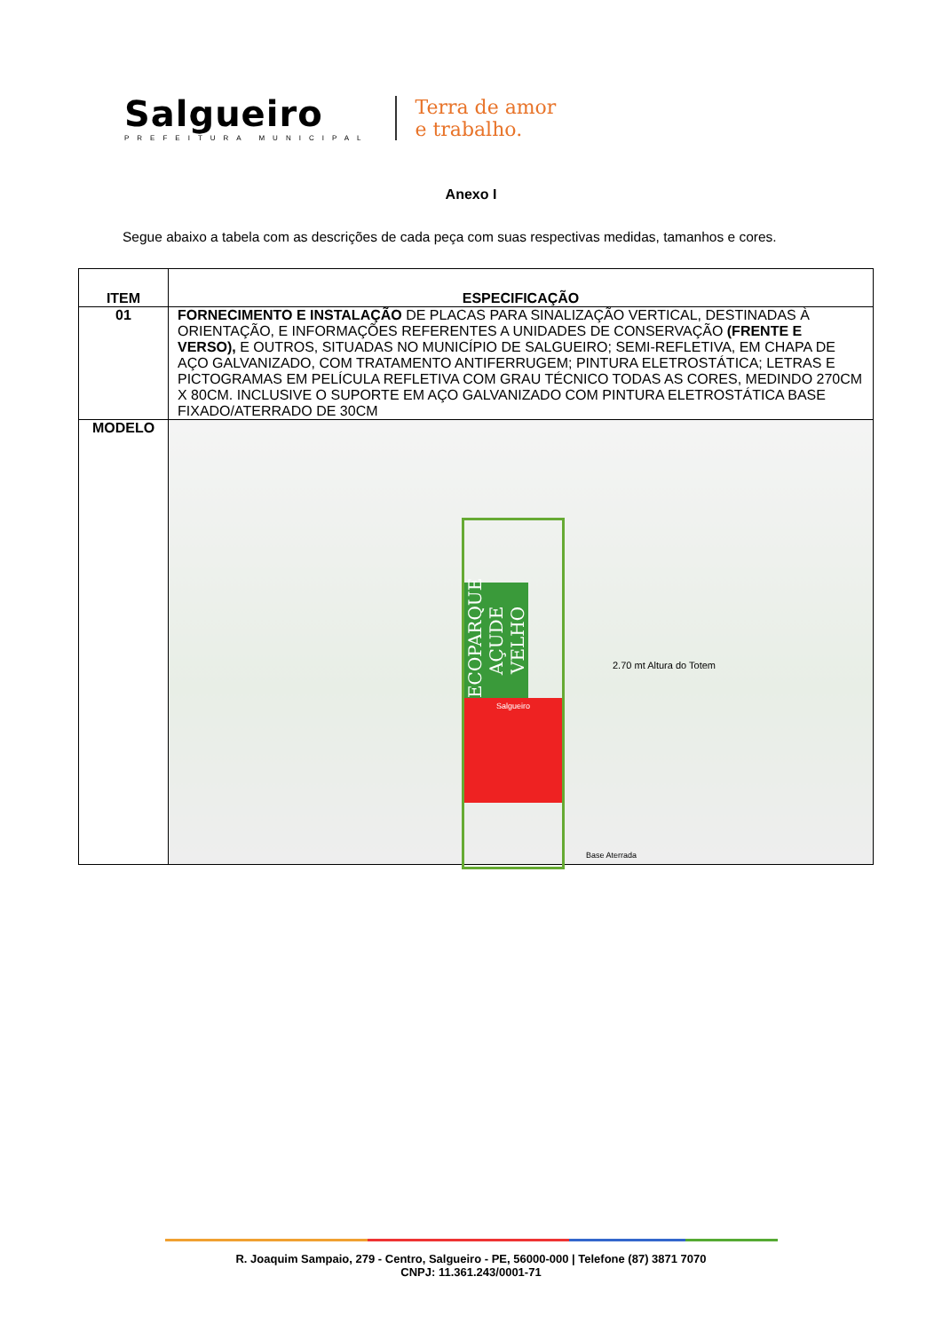Salgueiro
PREFEITURA MUNICIPAL
Terra de amor
e trabalho.
Anexo I
Segue abaixo a tabela com as descrições de cada peça com suas respectivas medidas, tamanhos e cores.
| ITEM | ESPECIFICAÇÃO |
| --- | --- |
| 01 | FORNECIMENTO E INSTALAÇÃO DE PLACAS PARA SINALIZAÇÃO VERTICAL, DESTINADAS À ORIENTAÇÃO, E INFORMAÇÕES REFERENTES A UNIDADES DE CONSERVAÇÃO (FRENTE E VERSO), E OUTROS, SITUADAS NO MUNICÍPIO DE SALGUEIRO; SEMI-REFLETIVA, EM CHAPA DE AÇO GALVANIZADO, COM TRATAMENTO ANTIFERRUGEM; PINTURA ELETROSTÁTICA; LETRAS E PICTOGRAMAS EM PELÍCULA REFLETIVA COM GRAU TÉCNICO TODAS AS CORES, MEDINDO 270CM X 80CM. INCLUSIVE O SUPORTE EM AÇO GALVANIZADO COM PINTURA ELETROSTÁTICA BASE FIXADO/ATERRADO DE 30CM |
| MODELO | ECOPARQUE AÇUDE VELHO Salgueiro 2.70 mt Altura do Totem Base Aterrada |
R. Joaquim Sampaio, 279 - Centro, Salgueiro - PE, 56000-000 | Telefone (87) 3871 7070
CNPJ: 11.361.243/0001-71